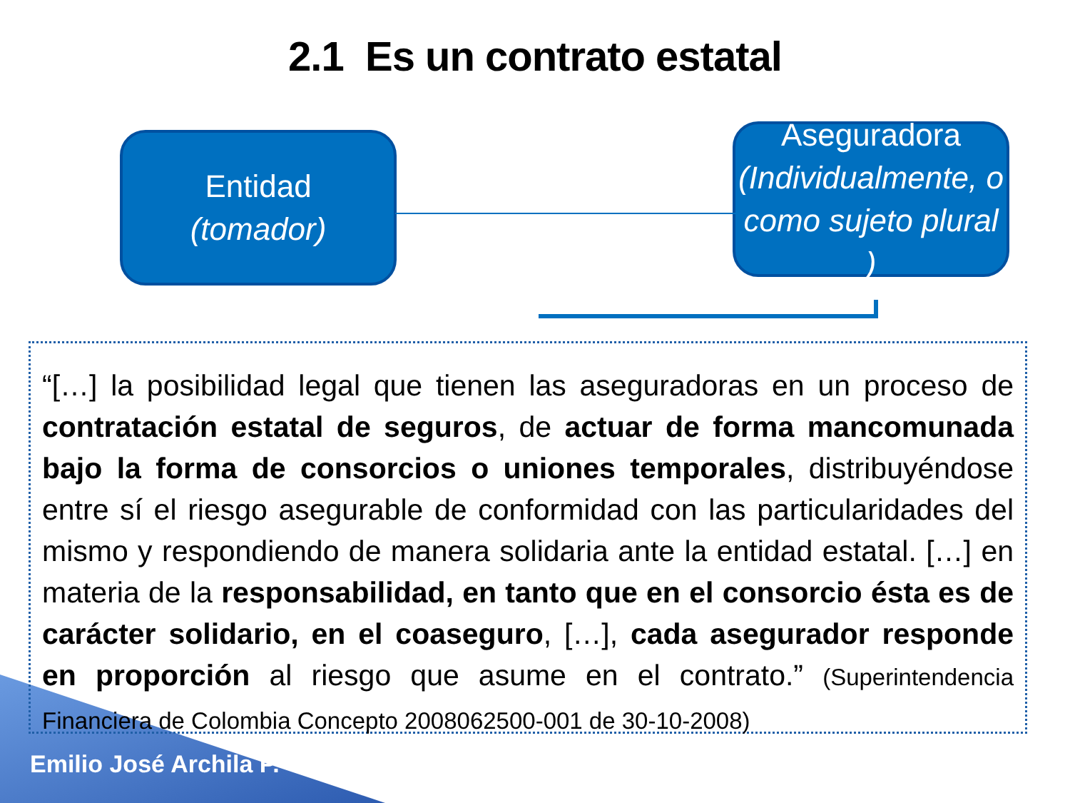2.1 Es un contrato estatal
Entidad
(tomador)
Aseguradora
(Individualmente, o como sujeto plural )
“[…] la posibilidad legal que tienen las aseguradoras en un proceso de contratación estatal de seguros, de actuar de forma mancomunada bajo la forma de consorcios o uniones temporales, distribuyéndose entre sí el riesgo asegurable de conformidad con las particularidades del mismo y respondiendo de manera solidaria ante la entidad estatal. […] en materia de la responsabilidad, en tanto que en el consorcio ésta es de carácter solidario, en el coaseguro, […], cada asegurador responde en proporción al riesgo que asume en el contrato.” (Superintendencia Financiera de Colombia Concepto 2008062500-001 de 30-10-2008)
Emilio José Archila P.